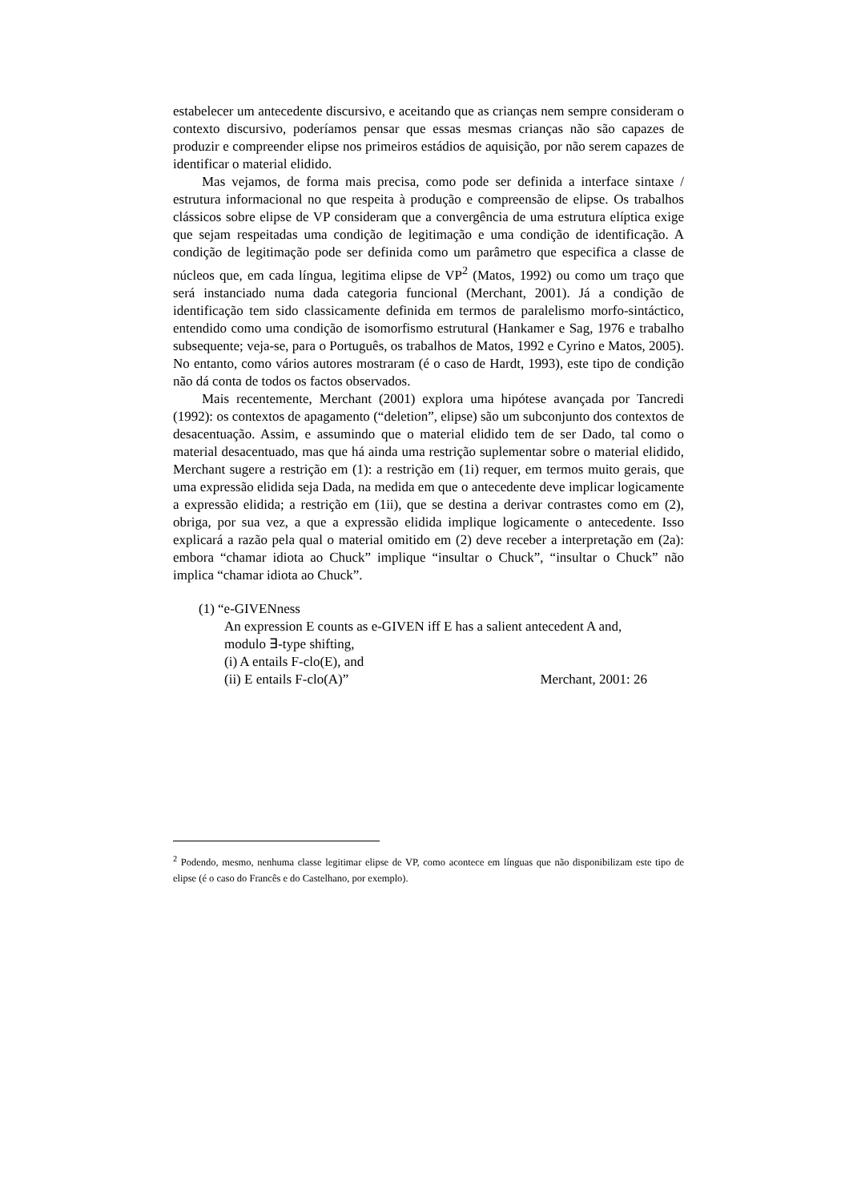estabelecer um antecedente discursivo, e aceitando que as crianças nem sempre consideram o contexto discursivo, poderíamos pensar que essas mesmas crianças não são capazes de produzir e compreender elipse nos primeiros estádios de aquisição, por não serem capazes de identificar o material elidido.
Mas vejamos, de forma mais precisa, como pode ser definida a interface sintaxe / estrutura informacional no que respeita à produção e compreensão de elipse. Os trabalhos clássicos sobre elipse de VP consideram que a convergência de uma estrutura elíptica exige que sejam respeitadas uma condição de legitimação e uma condição de identificação. A condição de legitimação pode ser definida como um parâmetro que especifica a classe de núcleos que, em cada língua, legitima elipse de VP<sup>2</sup> (Matos, 1992) ou como um traço que será instanciado numa dada categoria funcional (Merchant, 2001). Já a condição de identificação tem sido classicamente definida em termos de paralelismo morfo-sintáctico, entendido como uma condição de isomorfismo estrutural (Hankamer e Sag, 1976 e trabalho subsequente; veja-se, para o Português, os trabalhos de Matos, 1992 e Cyrino e Matos, 2005). No entanto, como vários autores mostraram (é o caso de Hardt, 1993), este tipo de condição não dá conta de todos os factos observados.
Mais recentemente, Merchant (2001) explora uma hipótese avançada por Tancredi (1992): os contextos de apagamento (“deletion”, elipse) são um subconjunto dos contextos de desacentuação. Assim, e assumindo que o material elidido tem de ser Dado, tal como o material desacentuado, mas que há ainda uma restrição suplementar sobre o material elidido, Merchant sugere a restrição em (1): a restrição em (1i) requer, em termos muito gerais, que uma expressão elidida seja Dada, na medida em que o antecedente deve implicar logicamente a expressão elidida; a restrição em (1ii), que se destina a derivar contrastes como em (2), obriga, por sua vez, a que a expressão elidida implique logicamente o antecedente. Isso explicará a razão pela qual o material omitido em (2) deve receber a interpretação em (2a): embora “chamar idiota ao Chuck” implique “insultar o Chuck”, “insultar o Chuck” não implica “chamar idiota ao Chuck”.
(1) “e-GIVENness
An expression E counts as e-GIVEN iff E has a salient antecedent A and,
modulo ∃-type shifting,
(i) A entails F-clo(E), and
(ii) E entails F-clo(A)” Merchant, 2001: 26
<sup>2</sup> Podendo, mesmo, nenhuma classe legitimar elipse de VP, como acontece em línguas que não disponibilizam este tipo de elipse (é o caso do Francês e do Castelhano, por exemplo).